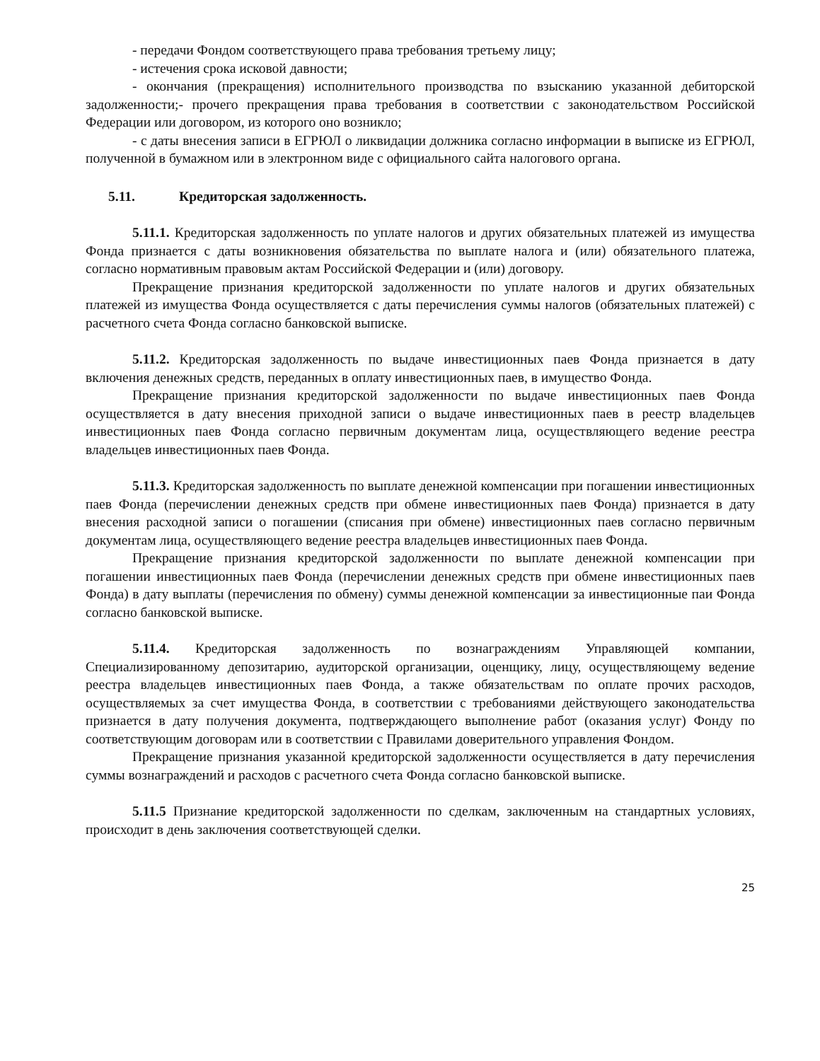- передачи Фондом соответствующего права требования третьему лицу;
- истечения срока исковой давности;
- окончания (прекращения) исполнительного производства по взысканию указанной дебиторской задолженности;- прочего прекращения права требования в соответствии с законодательством Российской Федерации или договором, из которого оно возникло;
- с даты внесения записи в ЕГРЮЛ о ликвидации должника согласно информации в выписке из ЕГРЮЛ, полученной в бумажном или в электронном виде с официального сайта налогового органа.
5.11. Кредиторская задолженность.
5.11.1. Кредиторская задолженность по уплате налогов и других обязательных платежей из имущества Фонда признается с даты возникновения обязательства по выплате налога и (или) обязательного платежа, согласно нормативным правовым актам Российской Федерации и (или) договору.
Прекращение признания кредиторской задолженности по уплате налогов и других обязательных платежей из имущества Фонда осуществляется с даты перечисления суммы налогов (обязательных платежей) с расчетного счета Фонда согласно банковской выписке.
5.11.2. Кредиторская задолженность по выдаче инвестиционных паев Фонда признается в дату включения денежных средств, переданных в оплату инвестиционных паев, в имущество Фонда.
Прекращение признания кредиторской задолженности по выдаче инвестиционных паев Фонда осуществляется в дату внесения приходной записи о выдаче инвестиционных паев в реестр владельцев инвестиционных паев Фонда согласно первичным документам лица, осуществляющего ведение реестра владельцев инвестиционных паев Фонда.
5.11.3. Кредиторская задолженность по выплате денежной компенсации при погашении инвестиционных паев Фонда (перечислении денежных средств при обмене инвестиционных паев Фонда) признается в дату внесения расходной записи о погашении (списания при обмене) инвестиционных паев согласно первичным документам лица, осуществляющего ведение реестра владельцев инвестиционных паев Фонда.
Прекращение признания кредиторской задолженности по выплате денежной компенсации при погашении инвестиционных паев Фонда (перечислении денежных средств при обмене инвестиционных паев Фонда) в дату выплаты (перечисления по обмену) суммы денежной компенсации за инвестиционные паи Фонда согласно банковской выписке.
5.11.4. Кредиторская задолженность по вознаграждениям Управляющей компании, Специализированному депозитарию, аудиторской организации, оценщику, лицу, осуществляющему ведение реестра владельцев инвестиционных паев Фонда, а также обязательствам по оплате прочих расходов, осуществляемых за счет имущества Фонда, в соответствии с требованиями действующего законодательства признается в дату получения документа, подтверждающего выполнение работ (оказания услуг) Фонду по соответствующим договорам или в соответствии с Правилами доверительного управления Фондом.
Прекращение признания указанной кредиторской задолженности осуществляется в дату перечисления суммы вознаграждений и расходов с расчетного счета Фонда согласно банковской выписке.
5.11.5 Признание кредиторской задолженности по сделкам, заключенным на стандартных условиях, происходит в день заключения соответствующей сделки.
25